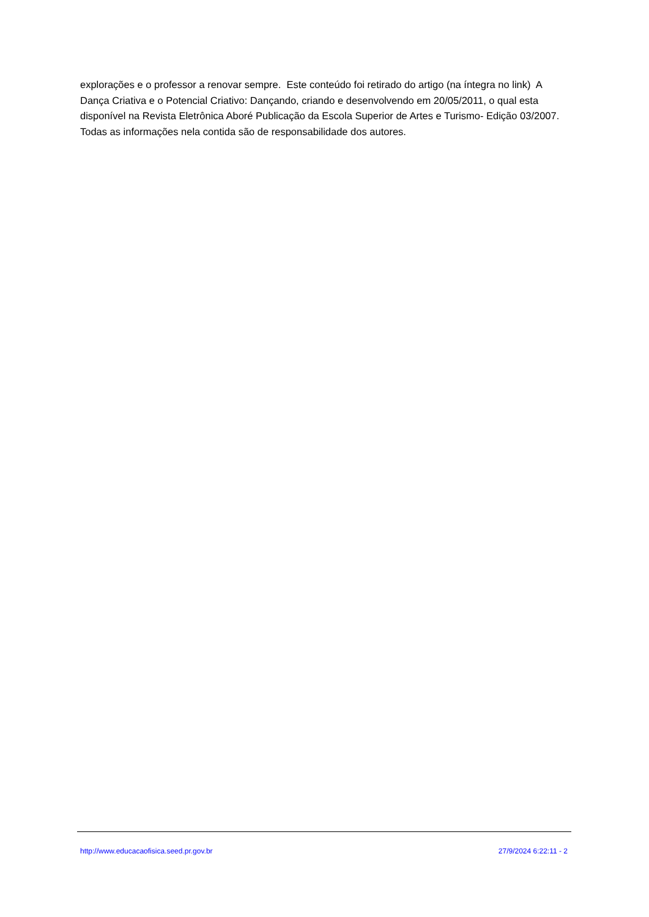explorações e o professor a renovar sempre. Este conteúdo foi retirado do artigo (na íntegra no link) A Dança Criativa e o Potencial Criativo: Dançando, criando e desenvolvendo em 20/05/2011, o qual esta disponível na Revista Eletrônica Aboré Publicação da Escola Superior de Artes e Turismo- Edição 03/2007. Todas as informações nela contida são de responsabilidade dos autores.
http://www.educacaofisica.seed.pr.gov.br 27/9/2024 6:22:11 - 2